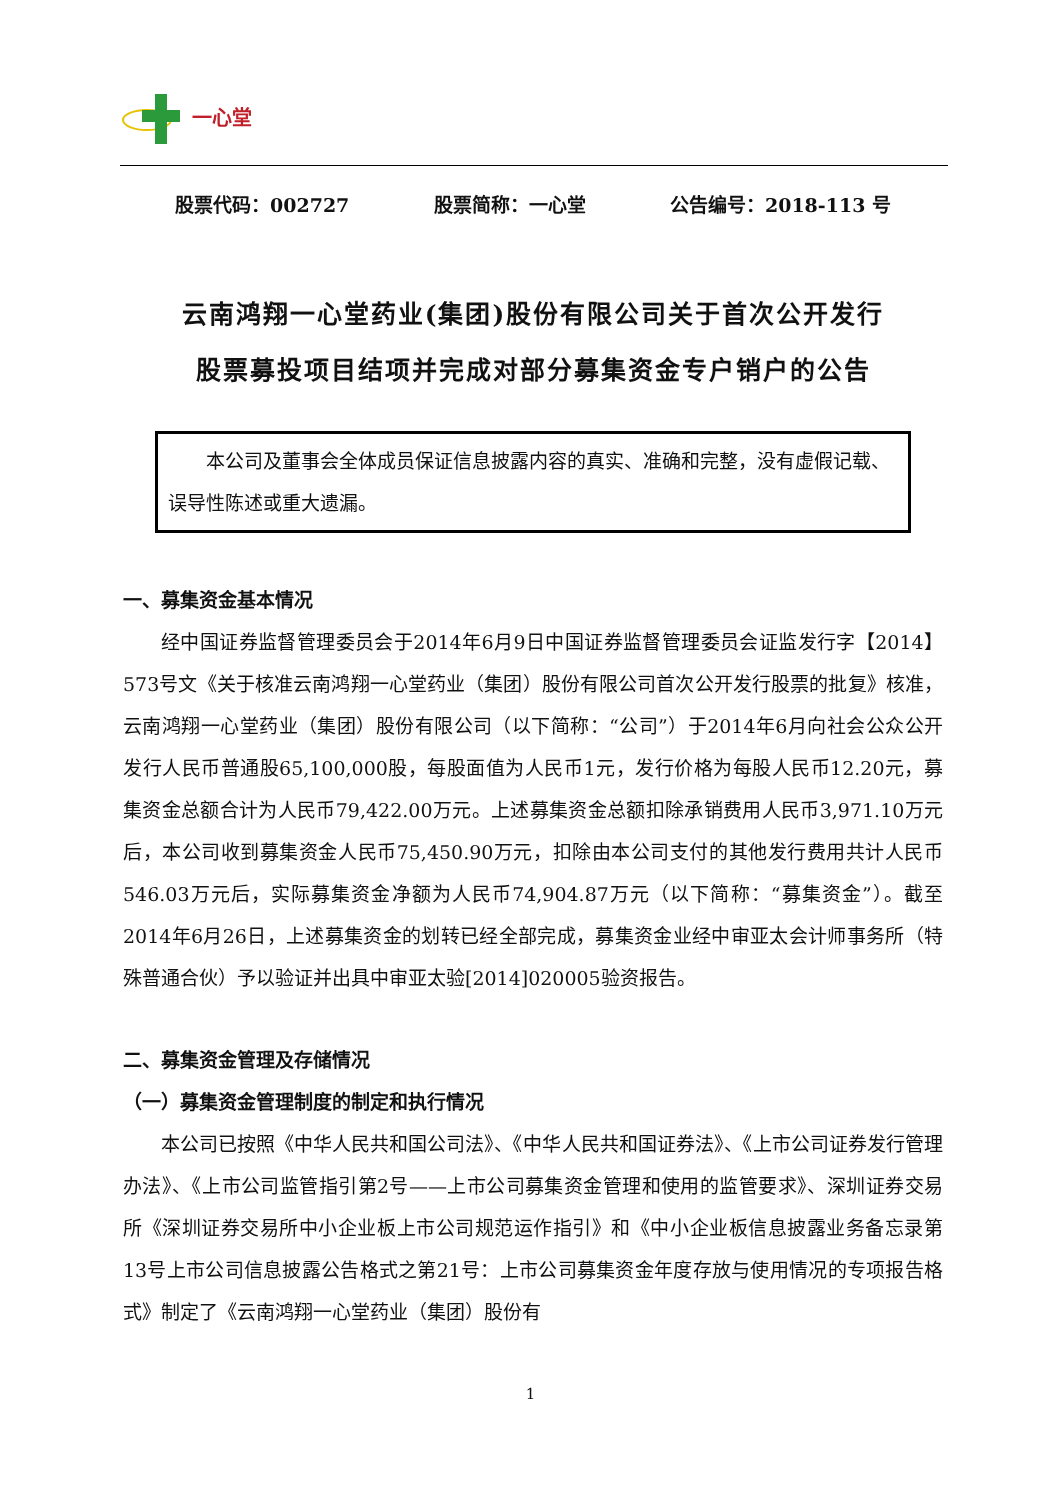一心堂
股票代码：002727 股票简称：一心堂 公告编号：2018-113 号
云南鸿翔一心堂药业(集团)股份有限公司关于首次公开发行
股票募投项目结项并完成对部分募集资金专户销户的公告
本公司及董事会全体成员保证信息披露内容的真实、准确和完整，没有虚假记载、误导性陈述或重大遗漏。
一、募集资金基本情况
经中国证券监督管理委员会于2014年6月9日中国证券监督管理委员会证监发行字【2014】573号文《关于核准云南鸿翔一心堂药业（集团）股份有限公司首次公开发行股票的批复》核准，云南鸿翔一心堂药业（集团）股份有限公司（以下简称：“公司”）于2014年6月向社会公众公开发行人民币普通股65,100,000股，每股面值为人民币1元，发行价格为每股人民币12.20元，募集资金总额合计为人民币79,422.00万元。上述募集资金总额扣除承销费用人民币3,971.10万元后，本公司收到募集资金人民币75,450.90万元，扣除由本公司支付的其他发行费用共计人民币546.03万元后，实际募集资金净额为人民币74,904.87万元（以下简称：“募集资金”）。截至2014年6月26日，上述募集资金的划转已经全部完成，募集资金业经中审亚太会计师事务所（特殊普通合伙）予以验证并出具中审亚太验[2014]020005验资报告。
二、募集资金管理及存储情况
（一）募集资金管理制度的制定和执行情况
本公司已按照《中华人民共和国公司法》、《中华人民共和国证券法》、《上市公司证券发行管理办法》、《上市公司监管指引第2号——上市公司募集资金管理和使用的监管要求》、深圳证券交易所《深圳证券交易所中小企业板上市公司规范运作指引》和《中小企业板信息披露业务备忘录第13号上市公司信息披露公告格式之第21号：上市公司募集资金年度存放与使用情况的专项报告格式》制定了《云南鸿翔一心堂药业（集团）股份有
1